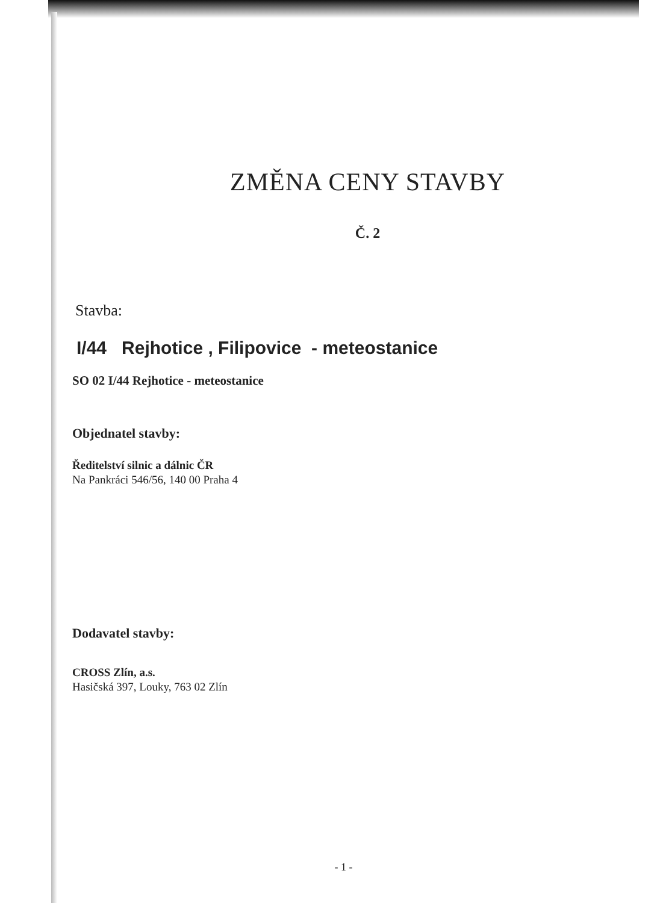ZMĚNA CENY STAVBY
Č. 2
Stavba:
I/44 Rejhotice , Filipovice - meteostanice
SO 02 I/44 Rejhotice - meteostanice
Objednatel stavby:
Ředitelství silnic a dálnic ČR
Na Pankráci 546/56, 140 00 Praha 4
Dodavatel stavby:
CROSS Zlín, a.s.
Hasičská 397, Louky, 763 02 Zlín
- 1 -